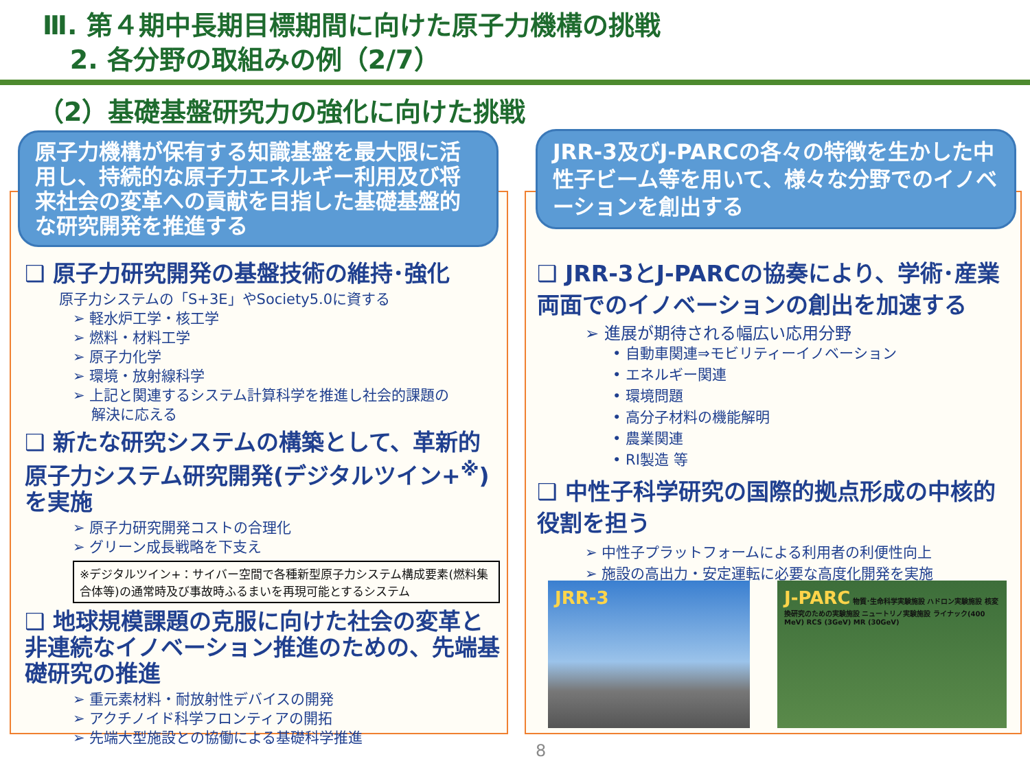Ⅲ. 第４期中長期目標期間に向けた原子力機構の挑戦
2. 各分野の取組みの例（2/7）
（2）基礎基盤研究力の強化に向けた挑戦
❑ 原子力研究開発の基盤技術の維持･強化
原子力システムの「S+3E」やSociety5.0に資する
➢ 軽水炉工学・核工学
➢ 燃料・材料工学
➢ 原子力化学
➢ 環境・放射線科学
➢ 上記と関連するシステム計算科学を推進し社会的課題の
解決に応える
❑ 新たな研究システムの構築として、革新的原子力システム研究開発(デジタルツイン+<sup>※</sup>)を実施
➢ 原子力研究開発コストの合理化
➢ グリーン成長戦略を下支え
※デジタルツイン+：サイバー空間で各種新型原子力システム構成要素(燃料集合体等)の通常時及び事故時ふるまいを再現可能とするシステム
❑ 地球規模課題の克服に向けた社会の変革と非連続なイノベーション推進のための、先端基礎研究の推進
➢ 重元素材料・耐放射性デバイスの開発
➢ アクチノイド科学フロンティアの開拓
➢ 先端大型施設との協働による基礎科学推進
原子力機構が保有する知識基盤を最大限に活用し、持続的な原子力エネルギー利用及び将来社会の変革への貢献を目指した基礎基盤的な研究開発を推進する
❑ JRR-3とJ-PARCの協奏により、学術･産業両面でのイノベーションの創出を加速する
➢ 進展が期待される幅広い応用分野
• 自動車関連⇒モビリティーイノベーション
• エネルギー関連
• 環境問題
• 高分子材料の機能解明
• 農業関連
• RI製造 等
❑ 中性子科学研究の国際的拠点形成の中核的役割を担う
➢ 中性子プラットフォームによる利用者の利便性向上
➢ 施設の高出力・安定運転に必要な高度化開発を実施
JRR-3及びJ-PARCの各々の特徴を生かした中性子ビーム等を用いて、様々な分野でのイノベーションを創出する
JRR-3
J-PARC 物質･生命科学実験施設 ハドロン実験施設 核変換研究のための実験施設 ニュートリノ実験施設 ライナック(400 MeV) RCS (3GeV) MR (30GeV)
8